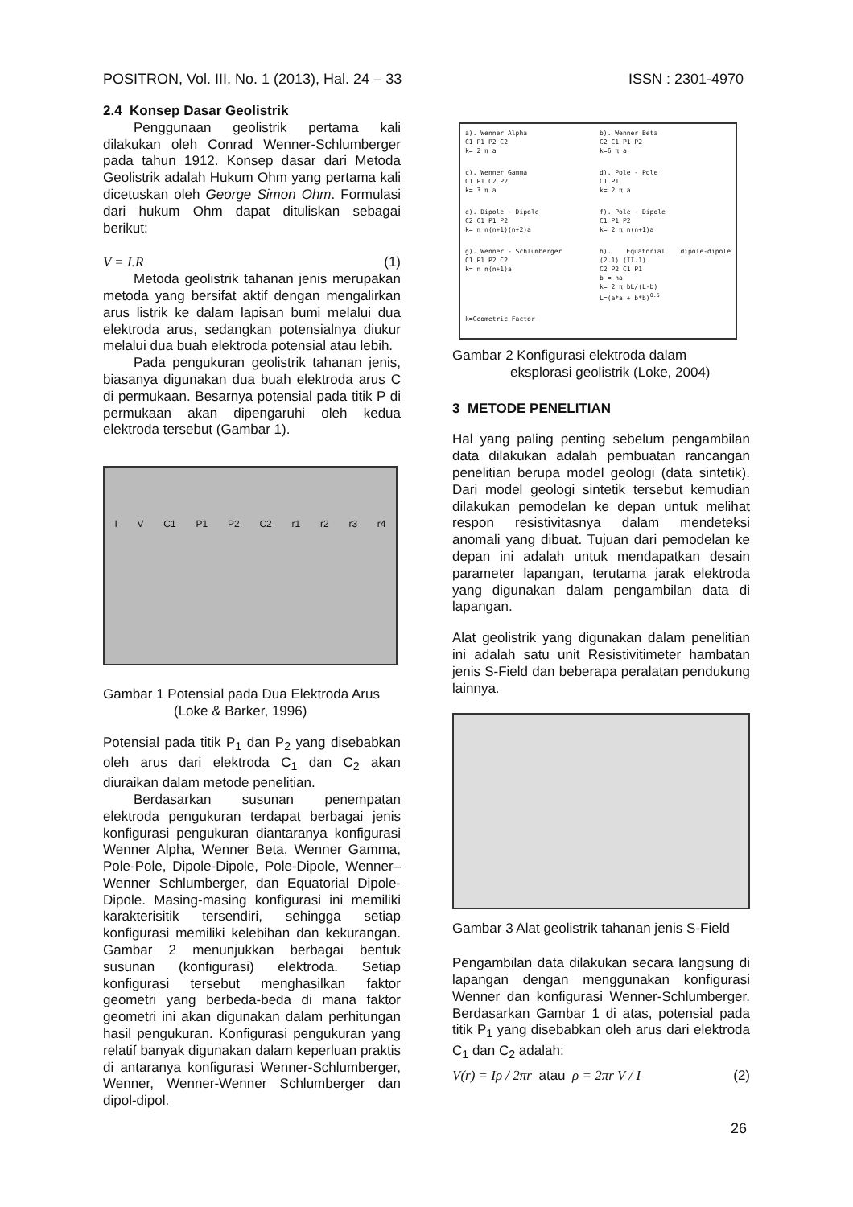POSITRON, Vol. III, No. 1 (2013), Hal. 24 – 33 ISSN : 2301-4970
2.4 Konsep Dasar Geolistrik
Penggunaan geolistrik pertama kali dilakukan oleh Conrad Wenner-Schlumberger pada tahun 1912. Konsep dasar dari Metoda Geolistrik adalah Hukum Ohm yang pertama kali dicetuskan oleh George Simon Ohm. Formulasi dari hukum Ohm dapat dituliskan sebagai berikut:
V = I.R (1)
Metoda geolistrik tahanan jenis merupakan metoda yang bersifat aktif dengan mengalirkan arus listrik ke dalam lapisan bumi melalui dua elektroda arus, sedangkan potensialnya diukur melalui dua buah elektroda potensial atau lebih.
Pada pengukuran geolistrik tahanan jenis, biasanya digunakan dua buah elektroda arus C di permukaan. Besarnya potensial pada titik P di permukaan akan dipengaruhi oleh kedua elektroda tersebut (Gambar 1).
I V C1 P1 P2 C2 r1 r2 r3 r4
Gambar 1 Potensial pada Dua Elektroda Arus
(Loke & Barker, 1996)
Potensial pada titik P<sub>1</sub> dan P<sub>2</sub> yang disebabkan oleh arus dari elektroda C<sub>1</sub> dan C<sub>2</sub> akan diuraikan dalam metode penelitian.
Berdasarkan susunan penempatan elektroda pengukuran terdapat berbagai jenis konfigurasi pengukuran diantaranya konfigurasi Wenner Alpha, Wenner Beta, Wenner Gamma, Pole-Pole, Dipole-Dipole, Pole-Dipole, Wenner–Wenner Schlumberger, dan Equatorial Dipole-Dipole. Masing-masing konfigurasi ini memiliki karakterisitik tersendiri, sehingga setiap konfigurasi memiliki kelebihan dan kekurangan. Gambar 2 menunjukkan berbagai bentuk susunan (konfigurasi) elektroda. Setiap konfigurasi tersebut menghasilkan faktor geometri yang berbeda-beda di mana faktor geometri ini akan digunakan dalam perhitungan hasil pengukuran. Konfigurasi pengukuran yang relatif banyak digunakan dalam keperluan praktis di antaranya konfigurasi Wenner-Schlumberger, Wenner, Wenner-Wenner Schlumberger dan dipol-dipol.
a). Wenner Alpha
C1 P1 P2 C2
k= 2 π a
b). Wenner Beta
C2 C1 P1 P2
k=6 π a
c). Wenner Gamma
C1 P1 C2 P2
k= 3 π a
d). Pole - Pole
C1 P1
k= 2 π a
e). Dipole - Dipole
C2 C1 P1 P2
k= π n(n+1)(n+2)a
f). Pole - Dipole
C1 P1 P2
k= 2 π n(n+1)a
g). Wenner - Schlumberger
C1 P1 P2 C2
k= π n(n+1)a
h). Equatorial dipole-dipole (2.1) (II.1)
C2 P2 C1 P1
b = na
k= 2 π bL/(L-b)
L=(a*a + b*b)<sup>0.5</sup>
k=Geometric Factor
Gambar 2 Konfigurasi elektroda dalam
eksplorasi geolistrik (Loke, 2004)
3 METODE PENELITIAN
Hal yang paling penting sebelum pengambilan data dilakukan adalah pembuatan rancangan penelitian berupa model geologi (data sintetik). Dari model geologi sintetik tersebut kemudian dilakukan pemodelan ke depan untuk melihat respon resistivitasnya dalam mendeteksi anomali yang dibuat. Tujuan dari pemodelan ke depan ini adalah untuk mendapatkan desain parameter lapangan, terutama jarak elektroda yang digunakan dalam pengambilan data di lapangan.
Alat geolistrik yang digunakan dalam penelitian ini adalah satu unit Resistivitimeter hambatan jenis S-Field dan beberapa peralatan pendukung lainnya.
Gambar 3 Alat geolistrik tahanan jenis S-Field
Pengambilan data dilakukan secara langsung di lapangan dengan menggunakan konfigurasi Wenner dan konfigurasi Wenner-Schlumberger. Berdasarkan Gambar 1 di atas, potensial pada titik P<sub>1</sub> yang disebabkan oleh arus dari elektroda C<sub>1</sub> dan C<sub>2</sub> adalah:
V(r) = Iρ / 2πr atau ρ = 2πr V / I (2)
26